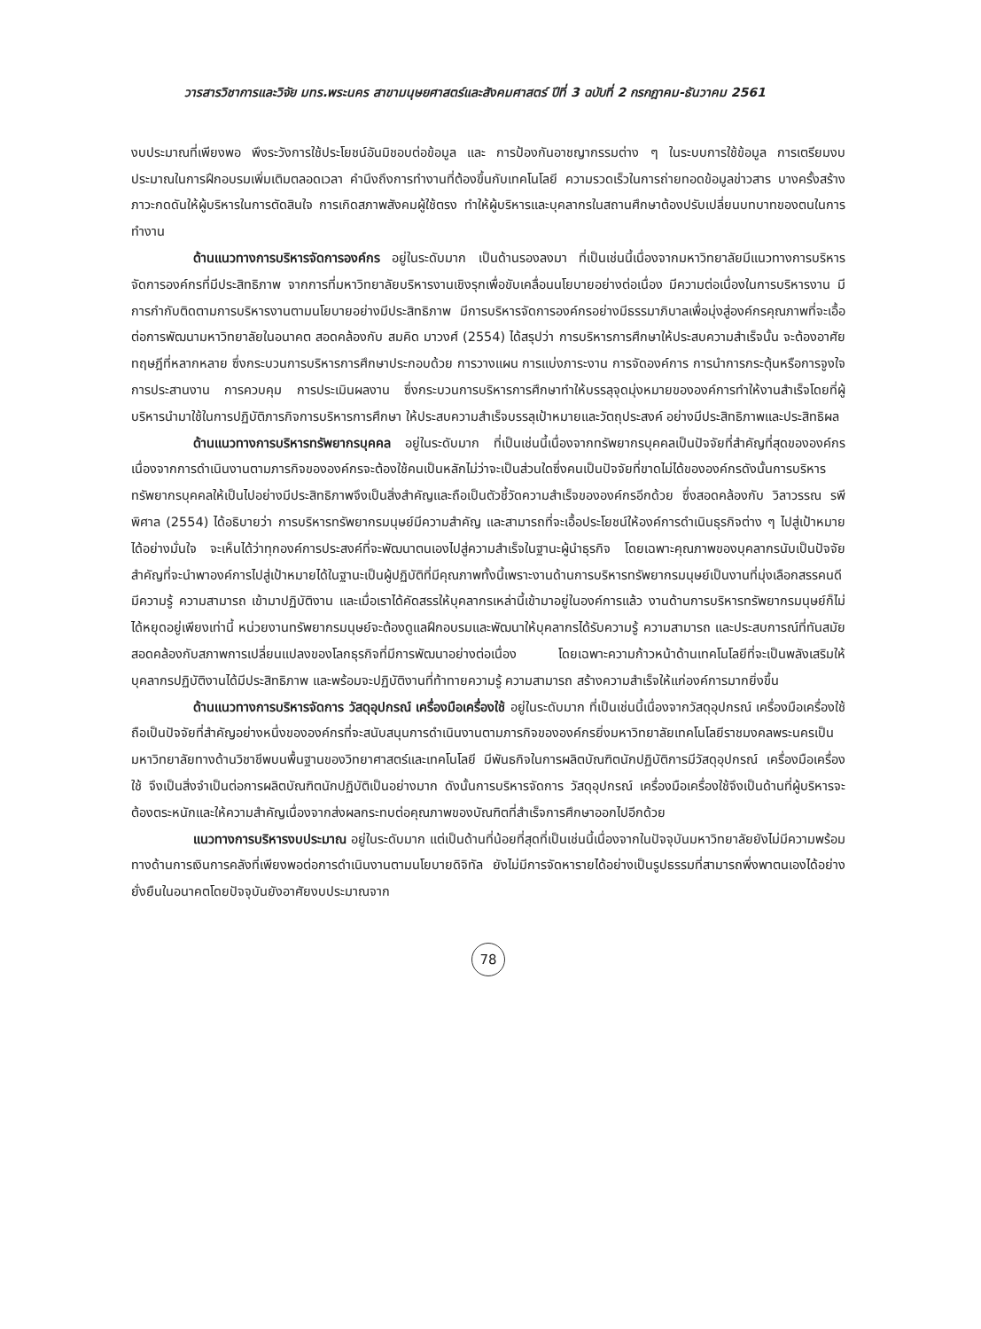วารสารวิชาการและวิจัย มทร.พระนคร สาขามนุษยศาสตร์และสังคมศาสตร์ ปีที่ 3 ฉบับที่ 2 กรกฎาคม-ธันวาคม 2561
งบประมาณที่เพียงพอ พึงระวังการใช้ประโยชน์อันมิชอบต่อข้อมูล และ การป้องกันอาชญากรรมต่าง ๆ ในระบบการใช้ข้อมูล การเตรียมงบประมาณในการฝึกอบรมเพิ่มเติมตลอดเวลา คำนึงถึงการทำงานที่ต้องขึ้นกับเทคโนโลยี ความรวดเร็วในการถ่ายทอดข้อมูลข่าวสาร บางครั้งสร้าง ภาวะกดดันให้ผู้บริหารในการตัดสินใจ การเกิดสภาพสังคมผู้ใช้ตรง ทำให้ผู้บริหารและบุคลากรในสถานศึกษาต้องปรับเปลี่ยนบทบาทของตนในการทำงาน
ด้านแนวทางการบริหารจัดการองค์กร อยู่ในระดับมาก เป็นด้านรองลงมา ที่เป็นเช่นนี้เนื่องจากมหาวิทยาลัยมีแนวทางการบริหารจัดการองค์กรที่มีประสิทธิภาพ จากการที่มหาวิทยาลัยบริหารงานเชิงรุกเพื่อขับเคลื่อนนโยบายอย่างต่อเนื่อง มีความต่อเนื่องในการบริหารงาน มีการกำกับติดตามการบริหารงานตามนโยบายอย่างมีประสิทธิภาพ มีการบริหารจัดการองค์กรอย่างมีธรรมาภิบาลเพื่อมุ่งสู่องค์กรคุณภาพที่จะเอื้อต่อการพัฒนามหาวิทยาลัยในอนาคต สอดคล้องกับ สมคิด มาวงศ์ (2554) ได้สรุปว่า การบริหารการศึกษาให้ประสบความสำเร็จนั้น จะต้องอาศัยทฤษฎีที่หลากหลาย ซึ่งกระบวนการบริหารการศึกษาประกอบด้วย การวางแผน การแบ่งภาระงาน การจัดองค์การ การนำการกระตุ้นหรือการจูงใจการประสานงาน การควบคุม การประเมินผลงาน ซึ่งกระบวนการบริหารการศึกษาทำให้บรรลุจุดมุ่งหมายขององค์การทำให้งานสำเร็จโดยที่ผู้บริหารนำมาใช้ในการปฏิบัติภารกิจการบริหารการศึกษา ให้ประสบความสำเร็จบรรลุเป้าหมายและวัตถุประสงค์ อย่างมีประสิทธิภาพและประสิทธิผล
ด้านแนวทางการบริหารทรัพยากรบุคคล อยู่ในระดับมาก ที่เป็นเช่นนี้เนื่องจากทรัพยากรบุคคลเป็นปัจจัยที่สำคัญที่สุดขององค์กรเนื่องจากการดำเนินงานตามภารกิจขององค์กรจะต้องใช้คนเป็นหลักไม่ว่าจะเป็นส่วนใดซึ่งคนเป็นปัจจัยที่ขาดไม่ได้ขององค์กรดังนั้นการบริหารทรัพยากรบุคคลให้เป็นไปอย่างมีประสิทธิภาพจึงเป็นสิ่งสำคัญและถือเป็นตัวชี้วัดความสำเร็จขององค์กรอีกด้วย ซึ่งสอดคล้องกับ วิลาวรรณ รพีพิศาล (2554) ได้อธิบายว่า การบริหารทรัพยากรมนุษย์มีความสำคัญ และสามารถที่จะเอื้อประโยชน์ให้องค์การดำเนินธุรกิจต่าง ๆ ไปสู่เป้าหมายได้อย่างมั่นใจ จะเห็นได้ว่าทุกองค์การประสงค์ที่จะพัฒนาตนเองไปสู่ความสำเร็จในฐานะผู้นำธุรกิจ โดยเฉพาะคุณภาพของบุคลากรนับเป็นปัจจัยสำคัญที่จะนำพาองค์การไปสู่เป้าหมายได้ในฐานะเป็นผู้ปฏิบัติที่มีคุณภาพทั้งนี้เพราะงานด้านการบริหารทรัพยากรมนุษย์เป็นงานที่มุ่งเลือกสรรคนดี มีความรู้ ความสามารถ เข้ามาปฏิบัติงาน และเมื่อเราได้คัดสรรให้บุคลากรเหล่านี้เข้ามาอยู่ในองค์การแล้ว งานด้านการบริหารทรัพยากรมนุษย์ก็ไม่ได้หยุดอยู่เพียงเท่านี้ หน่วยงานทรัพยากรมนุษย์จะต้องดูแลฝึกอบรมและพัฒนาให้บุคลากรได้รับความรู้ ความสามารถ และประสบการณ์ที่ทันสมัยสอดคล้องกับสภาพการเปลี่ยนแปลงของโลกธุรกิจที่มีการพัฒนาอย่างต่อเนื่อง โดยเฉพาะความก้าวหน้าด้านเทคโนโลยีที่จะเป็นพลังเสริมให้บุคลากรปฏิบัติงานได้มีประสิทธิภาพ และพร้อมจะปฏิบัติงานที่ท้าทายความรู้ ความสามารถ สร้างความสำเร็จให้แก่องค์การมากยิ่งขึ้น
ด้านแนวทางการบริหารจัดการ วัสดุอุปกรณ์ เครื่องมือเครื่องใช้ อยู่ในระดับมาก ที่เป็นเช่นนี้เนื่องจากวัสดุอุปกรณ์ เครื่องมือเครื่องใช้ถือเป็นปัจจัยที่สำคัญอย่างหนึ่งขององค์กรที่จะสนับสนุนการดำเนินงานตามภารกิจขององค์กรยิ่งมหาวิทยาลัยเทคโนโลยีราชมงคลพระนครเป็นมหาวิทยาลัยทางด้านวิชาชีพบนพื้นฐานของวิทยาศาสตร์และเทคโนโลยี มีพันธกิจในการผลิตบัณฑิตนักปฏิบัติการมีวัสดุอุปกรณ์ เครื่องมือเครื่องใช้ จึงเป็นสิ่งจำเป็นต่อการผลิตบัณฑิตนักปฏิบัติเป็นอย่างมาก ดังนั้นการบริหารจัดการ วัสดุอุปกรณ์ เครื่องมือเครื่องใช้จึงเป็นด้านที่ผู้บริหารจะต้องตระหนักและให้ความสำคัญเนื่องจากส่งผลกระทบต่อคุณภาพของบัณฑิตที่สำเร็จการศึกษาออกไปอีกด้วย
แนวทางการบริหารงบประมาณ อยู่ในระดับมาก แต่เป็นด้านที่น้อยที่สุดที่เป็นเช่นนี้เนื่องจากในปัจจุบันมหาวิทยาลัยยังไม่มีความพร้อมทางด้านการเงินการคลังที่เพียงพอต่อการดำเนินงานตามนโยบายดิจิทัล ยังไม่มีการจัดหารายได้อย่างเป็นรูปธรรมที่สามารถพึ่งพาตนเองได้อย่างยั่งยืนในอนาคตโดยปัจจุบันยังอาศัยงบประมาณจาก
78